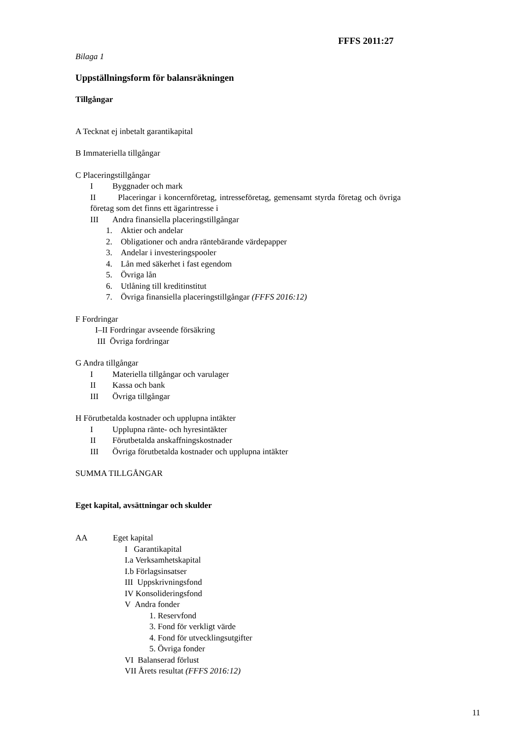FFFS 2011:27
Bilaga 1
Uppställningsform för balansräkningen
Tillgångar
A Tecknat ej inbetalt garantikapital
B Immateriella tillgångar
C Placeringstillgångar
I Byggnader och mark
II Placeringar i koncernföretag, intresseföretag, gemensamt styrda företag och övriga företag som det finns ett ägarintresse i
III Andra finansiella placeringstillgångar
1. Aktier och andelar
2. Obligationer och andra räntebärande värdepapper
3. Andelar i investeringspooler
4. Lån med säkerhet i fast egendom
5. Övriga lån
6. Utlåning till kreditinstitut
7. Övriga finansiella placeringstillgångar (FFFS 2016:12)
F Fordringar
I–II Fordringar avseende försäkring
III Övriga fordringar
G Andra tillgångar
I Materiella tillgångar och varulager
II Kassa och bank
III Övriga tillgångar
H Förutbetalda kostnader och upplupna intäkter
I Upplupna ränte- och hyresintäkter
II Förutbetalda anskaffningskostnader
III Övriga förutbetalda kostnader och upplupna intäkter
SUMMA TILLGÅNGAR
Eget kapital, avsättningar och skulder
AA Eget kapital
I Garantikapital
I.a Verksamhetskapital
I.b Förlagsinsatser
III Uppskrivningsfond
IV Konsolideringsfond
V Andra fonder
1. Reservfond
3. Fond för verkligt värde
4. Fond för utvecklingsutgifter
5. Övriga fonder
VI Balanserad förlust
VII Årets resultat (FFFS 2016:12)
11